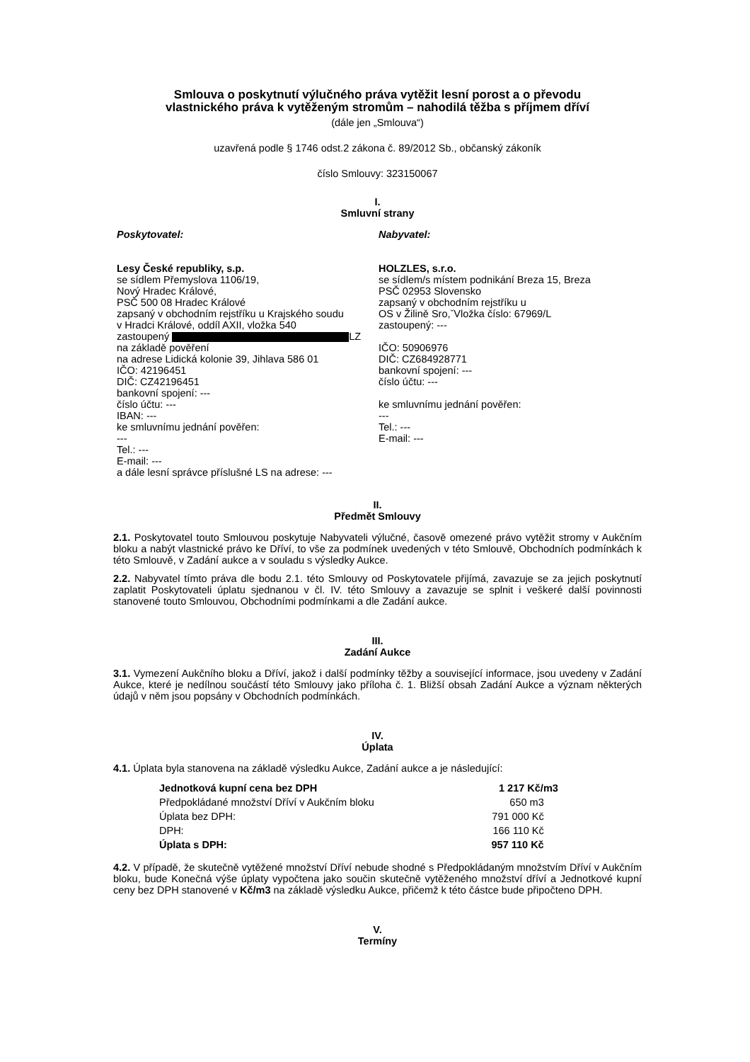Smlouva o poskytnutí výlučného práva vytěžit lesní porost a o převodu
vlastnického práva k vytěženým stromům – nahodilá těžba s příjmem dříví
(dále jen „Smlouva“)
uzavřená podle § 1746 odst.2 zákona č. 89/2012 Sb., občanský zákoník
číslo Smlouvy: 323150067
I.
Smluvní strany
Poskytovatel:
Lesy České republiky, s.p.
se sídlem Přemyslova 1106/19,
Nový Hradec Králové,
PSČ 500 08 Hradec Králové
zapsaný v obchodním rejstříku u Krajského soudu
v Hradci Králové, oddíl AXII, vložka 540
zastoupený LZ
na základě pověření
na adrese Lidická kolonie 39, Jihlava 586 01
IČO: 42196451
DIČ: CZ42196451
bankovní spojení: ---
číslo účtu: ---
IBAN: ---
ke smluvnímu jednání pověřen:
---
Tel.: ---
E-mail: ---
a dále lesní správce příslušné LS na adrese: ---
Nabyvatel:
HOLZLES, s.r.o.
se sídlem/s místem podnikání Breza 15, Breza
PSČ 02953 Slovensko
zapsaný v obchodním rejstříku u
OS v Žilině Sro,ˇVložka číslo: 67969/L
zastoupený: ---
IČO: 50906976
DIČ: CZ684928771
bankovní spojení: ---
číslo účtu: ---
ke smluvnímu jednání pověřen:
---
Tel.: ---
E-mail: ---
II.
Předmět Smlouvy
2.1. Poskytovatel touto Smlouvou poskytuje Nabyvateli výlučné, časově omezené právo vytěžit stromy v Aukčním bloku a nabýt vlastnické právo ke Dříví, to vše za podmínek uvedených v této Smlouvě, Obchodních podmínkách k této Smlouvě, v Zadání aukce a v souladu s výsledky Aukce.
2.2. Nabyvatel tímto práva dle bodu 2.1. této Smlouvy od Poskytovatele přijímá, zavazuje se za jejich poskytnutí zaplatit Poskytovateli úplatu sjednanou v čl. IV. této Smlouvy a zavazuje se splnit i veškeré další povinnosti stanovené touto Smlouvou, Obchodními podmínkami a dle Zadání aukce.
III.
Zadání Aukce
3.1. Vymezení Aukčního bloku a Dříví, jakož i další podmínky těžby a související informace, jsou uvedeny v Zadání Aukce, které je nedílnou součástí této Smlouvy jako příloha č. 1. Bližší obsah Zadání Aukce a význam některých údajů v něm jsou popsány v Obchodních podmínkách.
IV.
Úplata
4.1. Úplata byla stanovena na základě výsledku Aukce, Zadání aukce a je následující:
| Jednotková kupní cena bez DPH | 1 217 Kč/m3 |
| Předpokládané množství Dříví v Aukčním bloku | 650 m3 |
| Úplata bez DPH: | 791 000 Kč |
| DPH: | 166 110 Kč |
| Úplata s DPH: | 957 110 Kč |
4.2. V případě, že skutečně vytěžené množství Dříví nebude shodné s Předpokládaným množstvím Dříví v Aukčním bloku, bude Konečná výše úplaty vypočtena jako součin skutečně vytěženého množství dříví a Jednotkové kupní ceny bez DPH stanovené v Kč/m3 na základě výsledku Aukce, přičemž k této částce bude připočteno DPH.
V.
Termíny